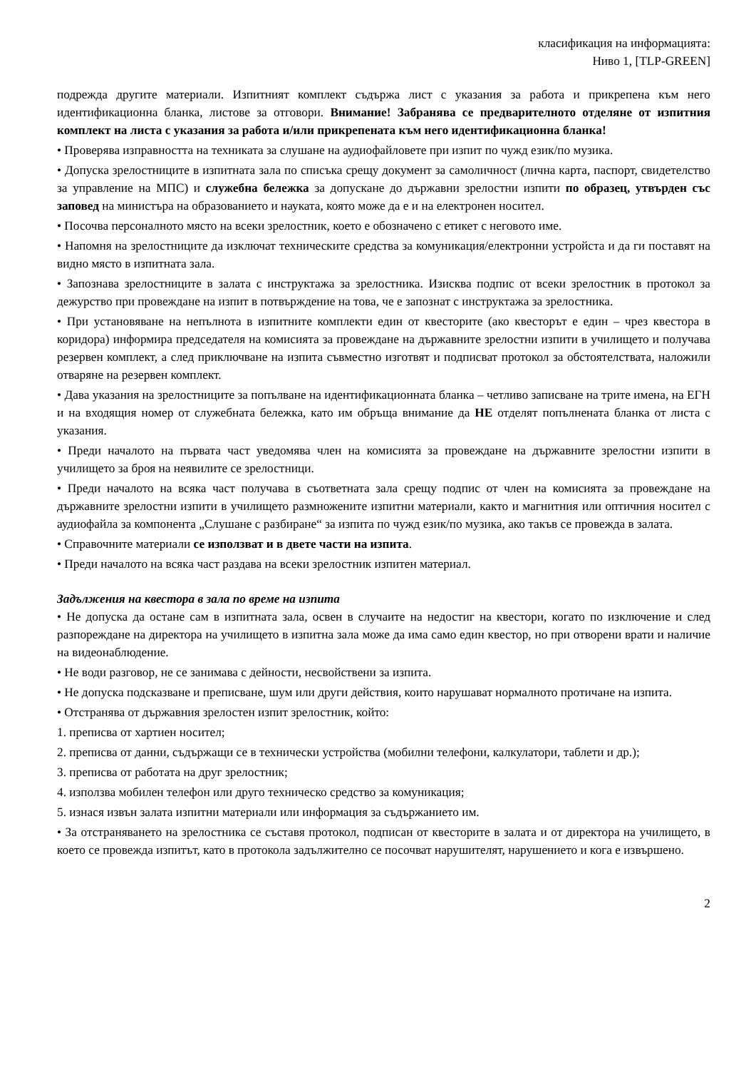класификация на информацията:
Ниво 1, [TLP-GREEN]
подрежда другите материали. Изпитният комплект съдържа лист с указания за работа и прикрепена към него идентификационна бланка, листове за отговори. Внимание! Забранява се предварителното отделяне от изпитния комплект на листа с указания за работа и/или прикрепената към него идентификационна бланка!
• Проверява изправността на техниката за слушане на аудиофайловете при изпит по чужд език/по музика.
• Допуска зрелостниците в изпитната зала по списъка срещу документ за самоличност (лична карта, паспорт, свидетелство за управление на МПС) и служебна бележка за допускане до държавни зрелостни изпити по образец, утвърден със заповед на министъра на образованието и науката, която може да е и на електронен носител.
• Посочва персоналното място на всеки зрелостник, което е обозначено с етикет с неговото име.
• Напомня на зрелостниците да изключат техническите средства за комуникация/електронни устройста и да ги поставят на видно място в изпитната зала.
• Запознава зрелостниците в залата с инструктажа за зрелостника. Изисква подпис от всеки зрелостник в протокол за дежурство при провеждане на изпит в потвърждение на това, че е запознат с инструктажа за зрелостника.
• При установяване на непълнота в изпитните комплекти един от квесторите (ако квесторът е един – чрез квестора в коридора) информира председателя на комисията за провеждане на държавните зрелостни изпити в училището и получава резервен комплект, а след приключване на изпита съвместно изготвят и подписват протокол за обстоятелствата, наложили отваряне на резервен комплект.
• Дава указания на зрелостниците за попълване на идентификационната бланка – четливо записване на трите имена, на ЕГН и на входящия номер от служебната бележка, като им обръща внимание да НЕ отделят попълнената бланка от листа с указания.
• Преди началото на първата част уведомява член на комисията за провеждане на държавните зрелостни изпити в училището за броя на неявилите се зрелостници.
• Преди началото на всяка част получава в съответната зала срещу подпис от член на комисията за провеждане на държавните зрелостни изпити в училището размножените изпитни материали, както и магнитния или оптичния носител с аудиофайла за компонента „Слушане с разбиране“ за изпита по чужд език/по музика, ако такъв се провежда в залата.
• Справочните материали се използват и в двете части на изпита.
• Преди началото на всяка част раздава на всеки зрелостник изпитен материал.
Задължения на квестора в зала по време на изпита
• Не допуска да остане сам в изпитната зала, освен в случаите на недостиг на квестори, когато по изключение и след разпореждане на директора на училището в изпитна зала може да има само един квестор, но при отворени врати и наличие на видеонаблюдение.
• Не води разговор, не се занимава с дейности, несвойствени за изпита.
• Не допуска подсказване и преписване, шум или други действия, които нарушават нормалното протичане на изпита.
• Отстранява от държавния зрелостен изпит зрелостник, който:
1. преписва от хартиен носител;
2. преписва от данни, съдържащи се в технически устройства (мобилни телефони, калкулатори, таблети и др.);
3. преписва от работата на друг зрелостник;
4. използва мобилен телефон или друго техническо средство за комуникация;
5. изнася извън залата изпитни материали или информация за съдържанието им.
• За отстраняването на зрелостника се съставя протокол, подписан от квесторите в залата и от директора на училището, в което се провежда изпитът, като в протокола задължително се посочват нарушителят, нарушението и кога е извършено.
2